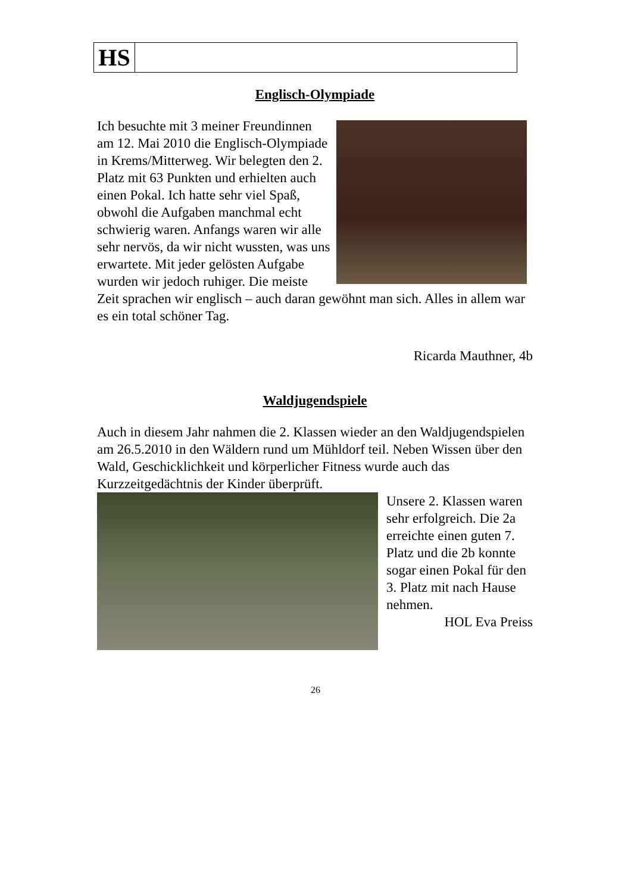HS
Englisch-Olympiade
Ich besuchte mit 3 meiner Freundinnen am 12. Mai 2010 die Englisch-Olympiade in Krems/Mitterweg. Wir belegten den 2. Platz mit 63 Punkten und erhielten auch einen Pokal. Ich hatte sehr viel Spaß, obwohl die Aufgaben manchmal echt schwierig waren. Anfangs waren wir alle sehr nervös, da wir nicht wussten, was uns erwartete. Mit jeder gelösten Aufgabe wurden wir jedoch ruhiger. Die meiste Zeit sprachen wir englisch – auch daran gewöhnt man sich. Alles in allem war es ein total schöner Tag.
Ricarda Mauthner, 4b
Waldjugendspiele
Auch in diesem Jahr nahmen die 2. Klassen wieder an den Waldjugendspielen am 26.5.2010 in den Wäldern rund um Mühldorf teil. Neben Wissen über den Wald, Geschicklichkeit und körperlicher Fitness wurde auch das Kurzzeitgedächtnis der Kinder überprüft.
Unsere 2. Klassen waren sehr erfolgreich. Die 2a erreichte einen guten 7. Platz und die 2b konnte sogar einen Pokal für den 3. Platz mit nach Hause nehmen.
HOL Eva Preiss
26